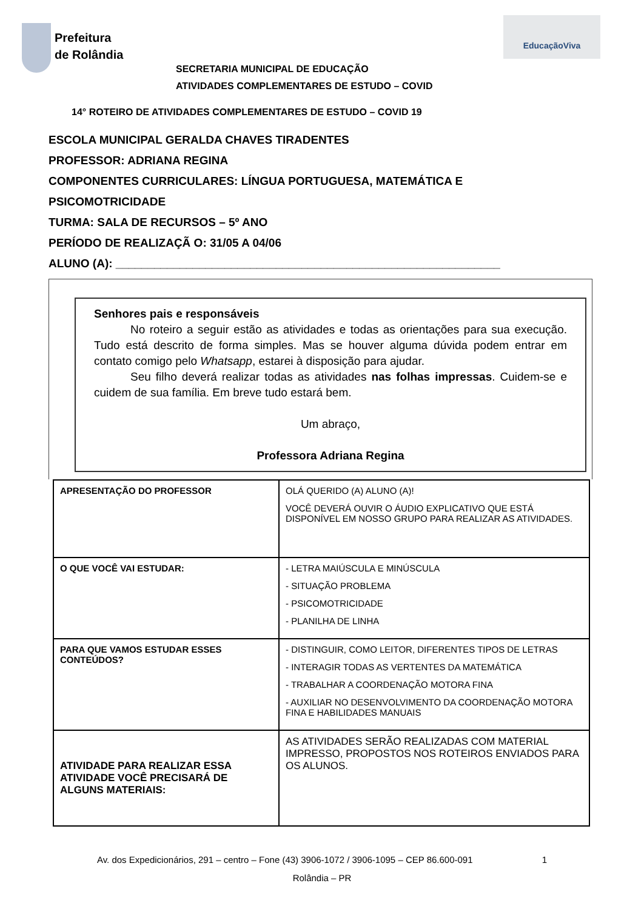Prefeitura
de Rolândia
EducaçãoViva
SECRETARIA MUNICIPAL DE EDUCAÇÃO
ATIVIDADES COMPLEMENTARES DE ESTUDO – COVID
14° ROTEIRO DE ATIVIDADES COMPLEMENTARES DE ESTUDO – COVID 19
ESCOLA MUNICIPAL GERALDA CHAVES TIRADENTES
PROFESSOR: ADRIANA REGINA
COMPONENTES CURRICULARES: LÍNGUA PORTUGUESA, MATEMÁTICA E
PSICOMOTRICIDADE
TURMA: SALA DE RECURSOS – 5º ANO
PERÍODO DE REALIZAÇÃ O: 31/05 A 04/06
ALUNO (A): ____________________________________________________________
Senhores pais e responsáveis
No roteiro a seguir estão as atividades e todas as orientações para sua execução. Tudo está descrito de forma simples. Mas se houver alguma dúvida podem entrar em contato comigo pelo Whatsapp, estarei à disposição para ajudar.
Seu filho deverá realizar todas as atividades nas folhas impressas. Cuidem-se e cuidem de sua família. Em breve tudo estará bem.
Um abraço,
Professora Adriana Regina
| APRESENTAÇÃO DO PROFESSOR | OLÁ QUERIDO (A) ALUNO (A)! VOCÊ DEVERÁ OUVIR O ÁUDIO EXPLICATIVO QUE ESTÁ DISPONÍVEL EM NOSSO GRUPO PARA REALIZAR AS ATIVIDADES. |
| O QUE VOCÊ VAI ESTUDAR: | - LETRA MAIÚSCULA E MINÚSCULA - SITUAÇÃO PROBLEMA - PSICOMOTRICIDADE - PLANILHA DE LINHA |
| PARA QUE VAMOS ESTUDAR ESSES CONTEÚDOS? | - DISTINGUIR, COMO LEITOR, DIFERENTES TIPOS DE LETRAS - INTERAGIR TODAS AS VERTENTES DA MATEMÁTICA - TRABALHAR A COORDENAÇÃO MOTORA FINA - AUXILIAR NO DESENVOLVIMENTO DA COORDENAÇÃO MOTORA FINA E HABILIDADES MANUAIS |
| ATIVIDADE PARA REALIZAR ESSA ATIVIDADE VOCÊ PRECISARÁ DE ALGUNS MATERIAIS: | AS ATIVIDADES SERÃO REALIZADAS COM MATERIAL IMPRESSO, PROPOSTOS NOS ROTEIROS ENVIADOS PARA OS ALUNOS. |
Av. dos Expedicionários, 291 – centro – Fone (43) 3906-1072 / 3906-1095 – CEP 86.600-091 1
Rolândia – PR